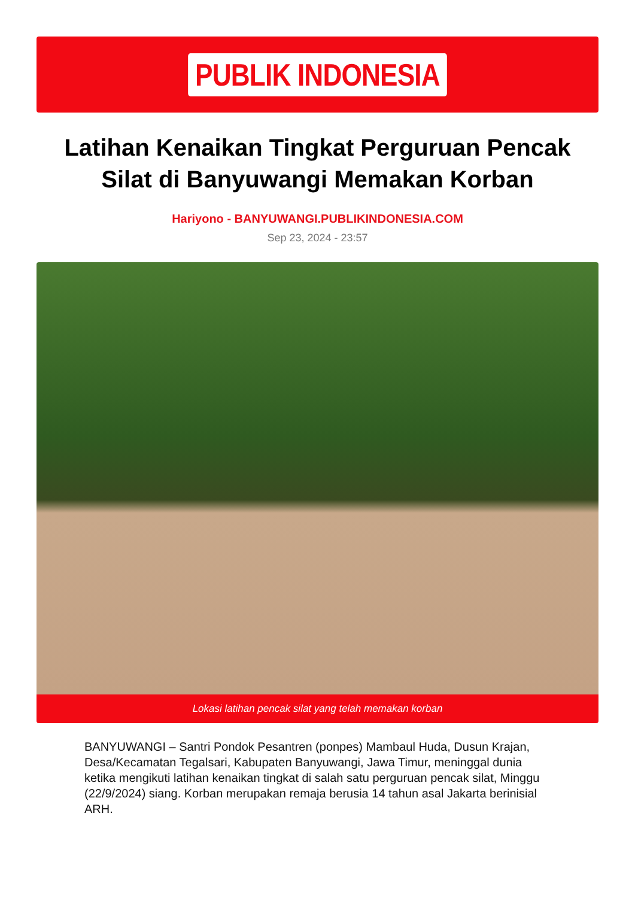PUBLIK INDONESIA
Latihan Kenaikan Tingkat Perguruan Pencak Silat di Banyuwangi Memakan Korban
Hariyono - BANYUWANGI.PUBLIKINDONESIA.COM
Sep 23, 2024 - 23:57
Lokasi latihan pencak silat yang telah memakan korban
BANYUWANGI – Santri Pondok Pesantren (ponpes) Mambaul Huda, Dusun Krajan, Desa/Kecamatan Tegalsari, Kabupaten Banyuwangi, Jawa Timur, meninggal dunia ketika mengikuti latihan kenaikan tingkat di salah satu perguruan pencak silat, Minggu (22/9/2024) siang. Korban merupakan remaja berusia 14 tahun asal Jakarta berinisial ARH.